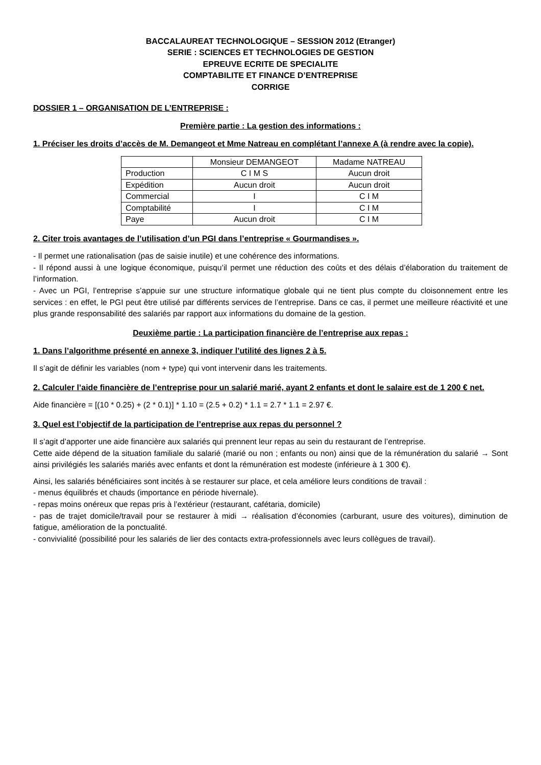BACCALAUREAT TECHNOLOGIQUE – SESSION 2012 (Etranger)
SERIE : SCIENCES ET TECHNOLOGIES DE GESTION
EPREUVE ECRITE DE SPECIALITE
COMPTABILITE ET FINANCE D’ENTREPRISE
CORRIGE
DOSSIER 1 – ORGANISATION DE L’ENTREPRISE :
Première partie : La gestion des informations :
1. Préciser les droits d’accès de M. Demangeot et Mme Natreau en complétant l’annexe A (à rendre avec la copie).
| | Monsieur DEMANGEOT | Madame NATREAU |
| Production | C I M S | Aucun droit |
| Expédition | Aucun droit | Aucun droit |
| Commercial | I | C I M |
| Comptabilité | I | C I M |
| Paye | Aucun droit | C I M |
2. Citer trois avantages de l’utilisation d’un PGI dans l’entreprise « Gourmandises ».
- Il permet une rationalisation (pas de saisie inutile) et une cohérence des informations.
- Il répond aussi à une logique économique, puisqu’il permet une réduction des coûts et des délais d’élaboration du traitement de l’information.
- Avec un PGI, l’entreprise s’appuie sur une structure informatique globale qui ne tient plus compte du cloisonnement entre les services : en effet, le PGI peut être utilisé par différents services de l’entreprise. Dans ce cas, il permet une meilleure réactivité et une plus grande responsabilité des salariés par rapport aux informations du domaine de la gestion.
Deuxième partie : La participation financière de l’entreprise aux repas :
1. Dans l’algorithme présenté en annexe 3, indiquer l’utilité des lignes 2 à 5.
Il s’agit de définir les variables (nom + type) qui vont intervenir dans les traitements.
2. Calculer l’aide financière de l’entreprise pour un salarié marié, ayant 2 enfants et dont le salaire est de 1 200 € net.
Aide financière = [(10 * 0.25) + (2 * 0.1)] * 1.10 = (2.5 + 0.2) * 1.1 = 2.7 * 1.1 = 2.97 €.
3. Quel est l’objectif de la participation de l’entreprise aux repas du personnel ?
Il s’agit d’apporter une aide financière aux salariés qui prennent leur repas au sein du restaurant de l’entreprise.
Cette aide dépend de la situation familiale du salarié (marié ou non ; enfants ou non) ainsi que de la rémunération du salarié → Sont ainsi privilégiés les salariés mariés avec enfants et dont la rémunération est modeste (inférieure à 1 300 €).
Ainsi, les salariés bénéficiaires sont incités à se restaurer sur place, et cela améliore leurs conditions de travail :
- menus équilibrés et chauds (importance en période hivernale).
- repas moins onéreux que repas pris à l’extérieur (restaurant, cafétaria, domicile)
- pas de trajet domicile/travail pour se restaurer à midi → réalisation d’économies (carburant, usure des voitures), diminution de fatigue, amélioration de la ponctualité.
- convivialité (possibilité pour les salariés de lier des contacts extra-professionnels avec leurs collègues de travail).